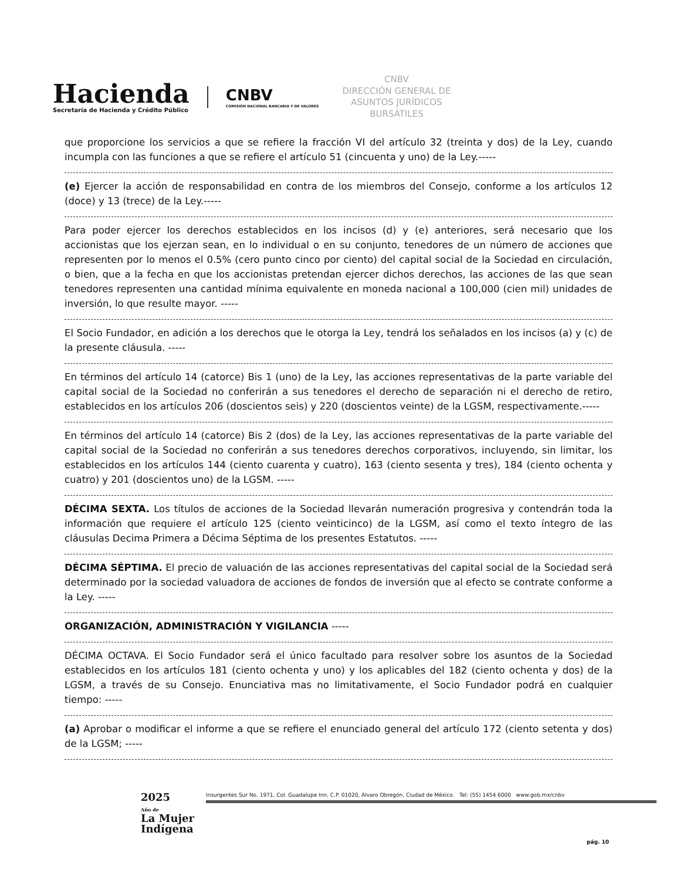Hacienda
Secretaría de Hacienda y Crédito Público
CNBV
COMISIÓN NACIONAL BANCARIA Y DE VALORES
CNBV
DIRECCIÓN GENERAL DE
ASUNTOS JURÍDICOS
BURSÁTILES
que proporcione los servicios a que se refiere la fracción VI del artículo 32 (treinta y dos) de la Ley, cuando incumpla con las funciones a que se refiere el artículo 51 (cincuenta y uno) de la Ley.-----
(e) Ejercer la acción de responsabilidad en contra de los miembros del Consejo, conforme a los artículos 12 (doce) y 13 (trece) de la Ley.-----
Para poder ejercer los derechos establecidos en los incisos (d) y (e) anteriores, será necesario que los accionistas que los ejerzan sean, en lo individual o en su conjunto, tenedores de un número de acciones que representen por lo menos el 0.5% (cero punto cinco por ciento) del capital social de la Sociedad en circulación, o bien, que a la fecha en que los accionistas pretendan ejercer dichos derechos, las acciones de las que sean tenedores representen una cantidad mínima equivalente en moneda nacional a 100,000 (cien mil) unidades de inversión, lo que resulte mayor. -----
El Socio Fundador, en adición a los derechos que le otorga la Ley, tendrá los señalados en los incisos (a) y (c) de la presente cláusula. -----
En términos del artículo 14 (catorce) Bis 1 (uno) de la Ley, las acciones representativas de la parte variable del capital social de la Sociedad no conferirán a sus tenedores el derecho de separación ni el derecho de retiro, establecidos en los artículos 206 (doscientos seis) y 220 (doscientos veinte) de la LGSM, respectivamente.-----
En términos del artículo 14 (catorce) Bis 2 (dos) de la Ley, las acciones representativas de la parte variable del capital social de la Sociedad no conferirán a sus tenedores derechos corporativos, incluyendo, sin limitar, los establecidos en los artículos 144 (ciento cuarenta y cuatro), 163 (ciento sesenta y tres), 184 (ciento ochenta y cuatro) y 201 (doscientos uno) de la LGSM. -----
DÉCIMA SEXTA. Los títulos de acciones de la Sociedad llevarán numeración progresiva y contendrán toda la información que requiere el artículo 125 (ciento veinticinco) de la LGSM, así como el texto íntegro de las cláusulas Decima Primera a Décima Séptima de los presentes Estatutos. -----
DÉCIMA SÉPTIMA. El precio de valuación de las acciones representativas del capital social de la Sociedad será determinado por la sociedad valuadora de acciones de fondos de inversión que al efecto se contrate conforme a la Ley. -----
ORGANIZACIÓN, ADMINISTRACIÓN Y VIGILANCIA -----
DÉCIMA OCTAVA. El Socio Fundador será el único facultado para resolver sobre los asuntos de la Sociedad establecidos en los artículos 181 (ciento ochenta y uno) y los aplicables del 182 (ciento ochenta y dos) de la LGSM, a través de su Consejo. Enunciativa mas no limitativamente, el Socio Fundador podrá en cualquier tiempo: -----
(a) Aprobar o modificar el informe a que se refiere el enunciado general del artículo 172 (ciento setenta y dos) de la LGSM; -----
2025
Año de
La Mujer
Indígena
Insurgentes Sur No. 1971, Col. Guadalupe Inn, C.P. 01020, Álvaro Obregón, Ciudad de México. Tel: (55) 1454 6000 www.gob.mx/cnbv
pág. 10